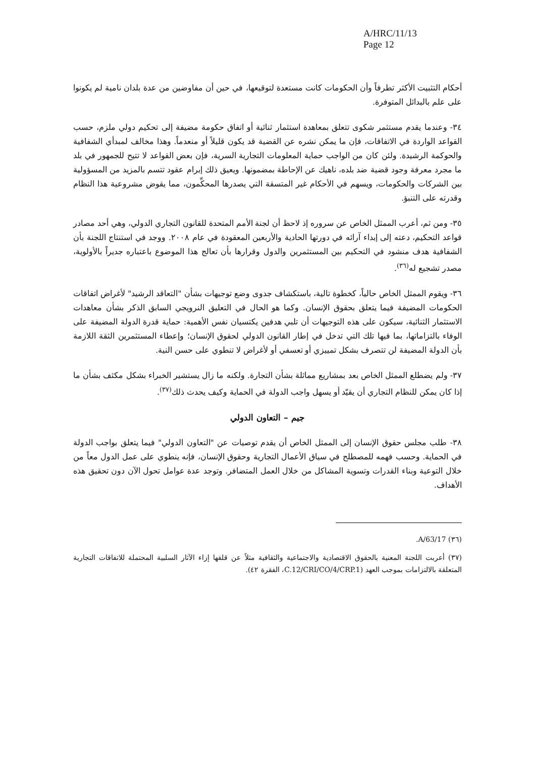A/HRC/11/13
Page 12
أحكام التثبيت الأكثر تطرفاً وأن الحكومات كانت مستعدة لتوقيعها، في حين أن مفاوضين من عدة بلدان نامية لم يكونوا على علم بالبدائل المتوفرة.
٣٤- وعندما يقدم مستثمر شكوى تتعلق بمعاهدة استثمار ثنائية أو اتفاق حكومة مضيفة إلى تحكيم دولي ملزم، حسب القواعد الواردة في الاتفاقات، فإن ما يمكن نشره عن القضية قد يكون قليلاً أو منعدماً. وهذا مخالف لمبدأي الشفافية والحوكمة الرشيدة. ولئن كان من الواجب حماية المعلومات التجارية السرية، فإن بعض القواعد لا تتيح للجمهور في بلد ما مجرد معرفة وجود قضية ضد بلده، ناهيك عن الإحاطة بمضمونها. ويعيق ذلك إبرام عقود تتسم بالمزيد من المسؤولية بين الشركات والحكومات، ويسهم في الأحكام غير المتسقة التي يصدرها المحكِّمون، مما يقوض مشروعية هذا النظام وقدرته على التنبؤ.
٣٥- ومن ثم، أعرب الممثل الخاص عن سروره إذ لاحظ أن لجنة الأمم المتحدة للقانون التجاري الدولي، وهي أحد مصادر قواعد التحكيم، دعته إلى إبداء آرائه في دورتها الحادية والأربعين المعقودة في عام ٢٠٠٨. ووجد في استنتاج اللجنة بأن الشفافية هدف منشود في التحكيم بين المستثمرين والدول وقرارها بأن تعالج هذا الموضوع باعتباره جديراً بالأولوية، مصدر تشجيع له<sup>(٣٦)</sup>.
٣٦- ويقوم الممثل الخاص حالياً، كخطوة تالية، باستكشاف جدوى وضع توجيهات بشأن "التعاقد الرشيد" لأغراض اتفاقات الحكومات المضيفة فيما يتعلق بحقوق الإنسان. وكما هو الحال في التعليق النرويجي السابق الذكر بشأن معاهدات الاستثمار الثنائية، سيكون على هذه التوجيهات أن تلبي هدفين يكتسيان نفس الأهمية: حماية قدرة الدولة المضيفة على الوفاء بالتزاماتها، بما فيها تلك التي تدخل في إطار القانون الدولي لحقوق الإنسان؛ وإعطاء المستثمرين الثقة اللازمة بأن الدولة المضيفة لن تتصرف بشكل تمييزي أو تعسفي أو لأغراض لا تنطوي على حسن النية.
٣٧- ولم يضطلع الممثل الخاص بعد بمشاريع مماثلة بشأن التجارة. ولكنه ما زال يستشير الخبراء بشكل مكثف بشأن ما إذا كان يمكن للنظام التجاري أن يقيّد أو يسهل واجب الدولة في الحماية وكيف يحدث ذلك<sup>(٣٧)</sup>.
جيم – التعاون الدولي
٣٨- طلب مجلس حقوق الإنسان إلى الممثل الخاص أن يقدم توصيات عن "التعاون الدولي" فيما يتعلق بواجب الدولة في الحماية. وحسب فهمه للمصطلح في سياق الأعمال التجارية وحقوق الإنسان، فإنه ينطوي على عمل الدول معاً من خلال التوعية وبناء القدرات وتسوية المشاكل من خلال العمل المتضافر. وتوجد عدة عوامل تحول الآن دون تحقيق هذه الأهداف.
(٣٦) A/63/17.
(٣٧) أعربت اللجنة المعنية بالحقوق الاقتصادية والاجتماعية والثقافية مثلاً عن قلقها إزاء الآثار السلبية المحتملة للاتفاقات التجارية المتعلقة بالالتزامات بموجب العهد (C.12/CRI/CO/4/CRP.1، الفقرة ٤٢).